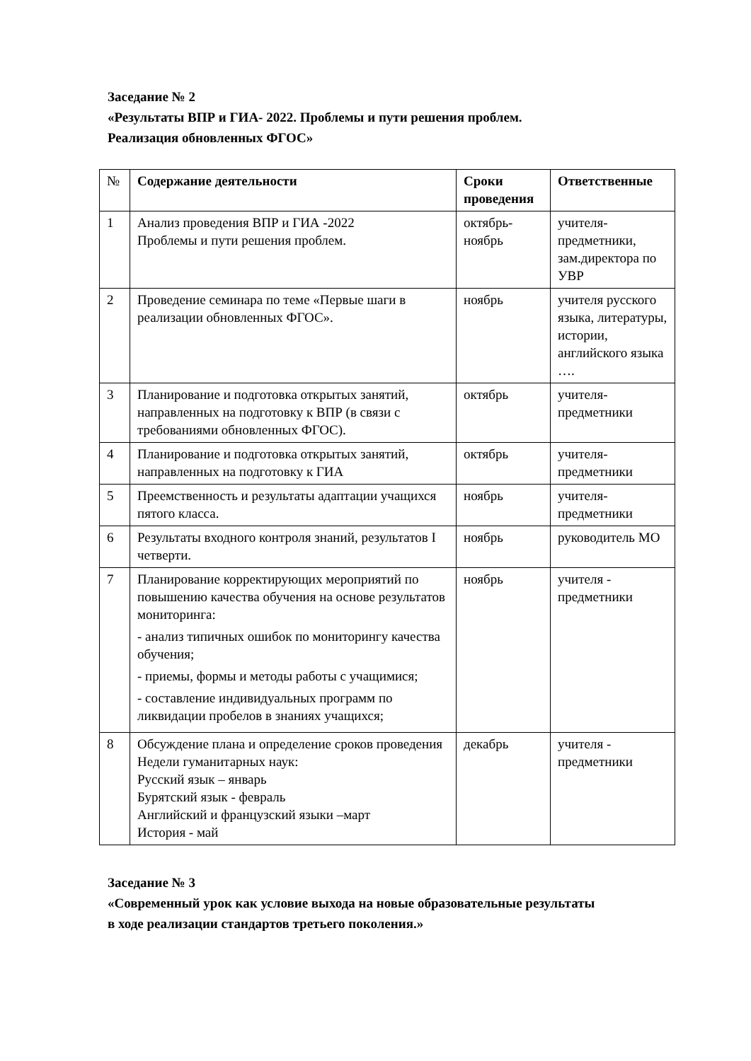Заседание № 2
«Результаты ВПР и ГИА- 2022. Проблемы и пути решения проблем.
Реализация обновленных ФГОС»
| № | Содержание деятельности | Сроки проведения | Ответственные |
| --- | --- | --- | --- |
| 1 | Анализ проведения ВПР и ГИА -2022 Проблемы и пути решения проблем. | октябрь-ноябрь | учителя-предметники, зам.директора по УВР |
| 2 | Проведение семинара по теме «Первые шаги в реализации обновленных ФГОС». | ноябрь | учителя русского языка, литературы, истории, английского языка …. |
| 3 | Планирование и подготовка открытых занятий, направленных на подготовку к ВПР (в связи с требованиями обновленных ФГОС). | октябрь | учителя-предметники |
| 4 | Планирование и подготовка открытых занятий, направленных на подготовку к ГИА | октябрь | учителя-предметники |
| 5 | Преемственность и результаты адаптации учащихся пятого класса. | ноябрь | учителя-предметники |
| 6 | Результаты входного контроля знаний, результатов I четверти. | ноябрь | руководитель МО |
| 7 | Планирование корректирующих мероприятий по повышению качества обучения на основе результатов мониторинга: - анализ типичных ошибок по мониторингу качества обучения; - приемы, формы и методы работы с учащимися; - составление индивидуальных программ по ликвидации пробелов в знаниях учащихся; | ноябрь | учителя - предметники |
| 8 | Обсуждение плана и определение сроков проведения Недели гуманитарных наук: Русский язык – январь Бурятский язык - февраль Английский и французский языки –март История - май | декабрь | учителя - предметники |
Заседание № 3
«Современный урок как условие выхода на новые образовательные результаты
в ходе реализации стандартов третьего поколения.»